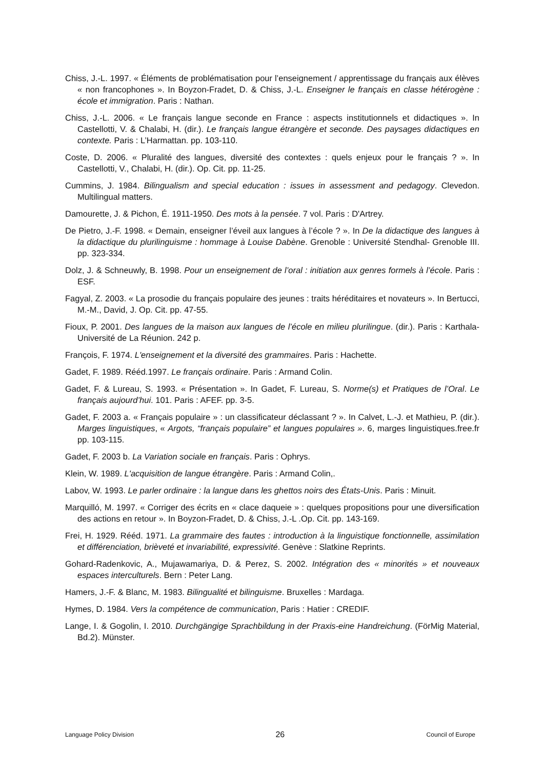Chiss, J.-L. 1997. « Éléments de problématisation pour l’enseignement / apprentissage du français aux élèves « non francophones ». In Boyzon-Fradet, D. & Chiss, J.-L. Enseigner le français en classe hétérogène : école et immigration. Paris : Nathan.
Chiss, J.-L. 2006. « Le français langue seconde en France : aspects institutionnels et didactiques ». In Castellotti, V. & Chalabi, H. (dir.). Le français langue étrangère et seconde. Des paysages didactiques en contexte. Paris : L’Harmattan. pp. 103-110.
Coste, D. 2006. « Pluralité des langues, diversité des contextes : quels enjeux pour le français ? ». In Castellotti, V., Chalabi, H. (dir.). Op. Cit. pp. 11-25.
Cummins, J. 1984. Bilingualism and special education : issues in assessment and pedagogy. Clevedon. Multilingual matters.
Damourette, J. & Pichon, É. 1911-1950. Des mots à la pensée. 7 vol. Paris : D'Artrey.
De Pietro, J.-F. 1998. « Demain, enseigner l’éveil aux langues à l’école ? ». In De la didactique des langues à la didactique du plurilinguisme : hommage à Louise Dabène. Grenoble : Université Stendhal- Grenoble III. pp. 323-334.
Dolz, J. & Schneuwly, B. 1998. Pour un enseignement de l’oral : initiation aux genres formels à l’école. Paris : ESF.
Fagyal, Z. 2003. « La prosodie du français populaire des jeunes : traits héréditaires et novateurs ». In Bertucci, M.-M., David, J. Op. Cit. pp. 47-55.
Fioux, P. 2001. Des langues de la maison aux langues de l’école en milieu plurilingue. (dir.). Paris : Karthala- Université de La Réunion. 242 p.
François, F. 1974. L'enseignement et la diversité des grammaires. Paris : Hachette.
Gadet, F. 1989. Rééd.1997. Le français ordinaire. Paris : Armand Colin.
Gadet, F. & Lureau, S. 1993. « Présentation ». In Gadet, F. Lureau, S. Norme(s) et Pratiques de l’Oral. Le français aujourd’hui. 101. Paris : AFEF. pp. 3-5.
Gadet, F. 2003 a. « Français populaire » : un classificateur déclassant ? ». In Calvet, L.-J. et Mathieu, P. (dir.). Marges linguistiques, « Argots, “français populaire” et langues populaires ». 6, marges linguistiques.free.fr pp. 103-115.
Gadet, F. 2003 b. La Variation sociale en français. Paris : Ophrys.
Klein, W. 1989. L'acquisition de langue étrangère. Paris : Armand Colin,.
Labov, W. 1993. Le parler ordinaire : la langue dans les ghettos noirs des États-Unis. Paris : Minuit.
Marquilló, M. 1997. « Corriger des écrits en « clace daqueie » : quelques propositions pour une diversification des actions en retour ». In Boyzon-Fradet, D. & Chiss, J.-L .Op. Cit. pp. 143-169.
Frei, H. 1929. Rééd. 1971. La grammaire des fautes : introduction à la linguistique fonctionnelle, assimilation et différenciation, brièveté et invariabilité, expressivité. Genève : Slatkine Reprints.
Gohard-Radenkovic, A., Mujawamariya, D. & Perez, S. 2002. Intégration des « minorités » et nouveaux espaces interculturels. Bern : Peter Lang.
Hamers, J.-F. & Blanc, M. 1983. Bilingualité et bilinguisme. Bruxelles : Mardaga.
Hymes, D. 1984. Vers la compétence de communication, Paris : Hatier : CREDIF.
Lange, I. & Gogolin, I. 2010. Durchgängige Sprachbildung in der Praxis-eine Handreichung. (FörMig Material, Bd.2). Münster.
Language Policy Division 26 Council of Europe